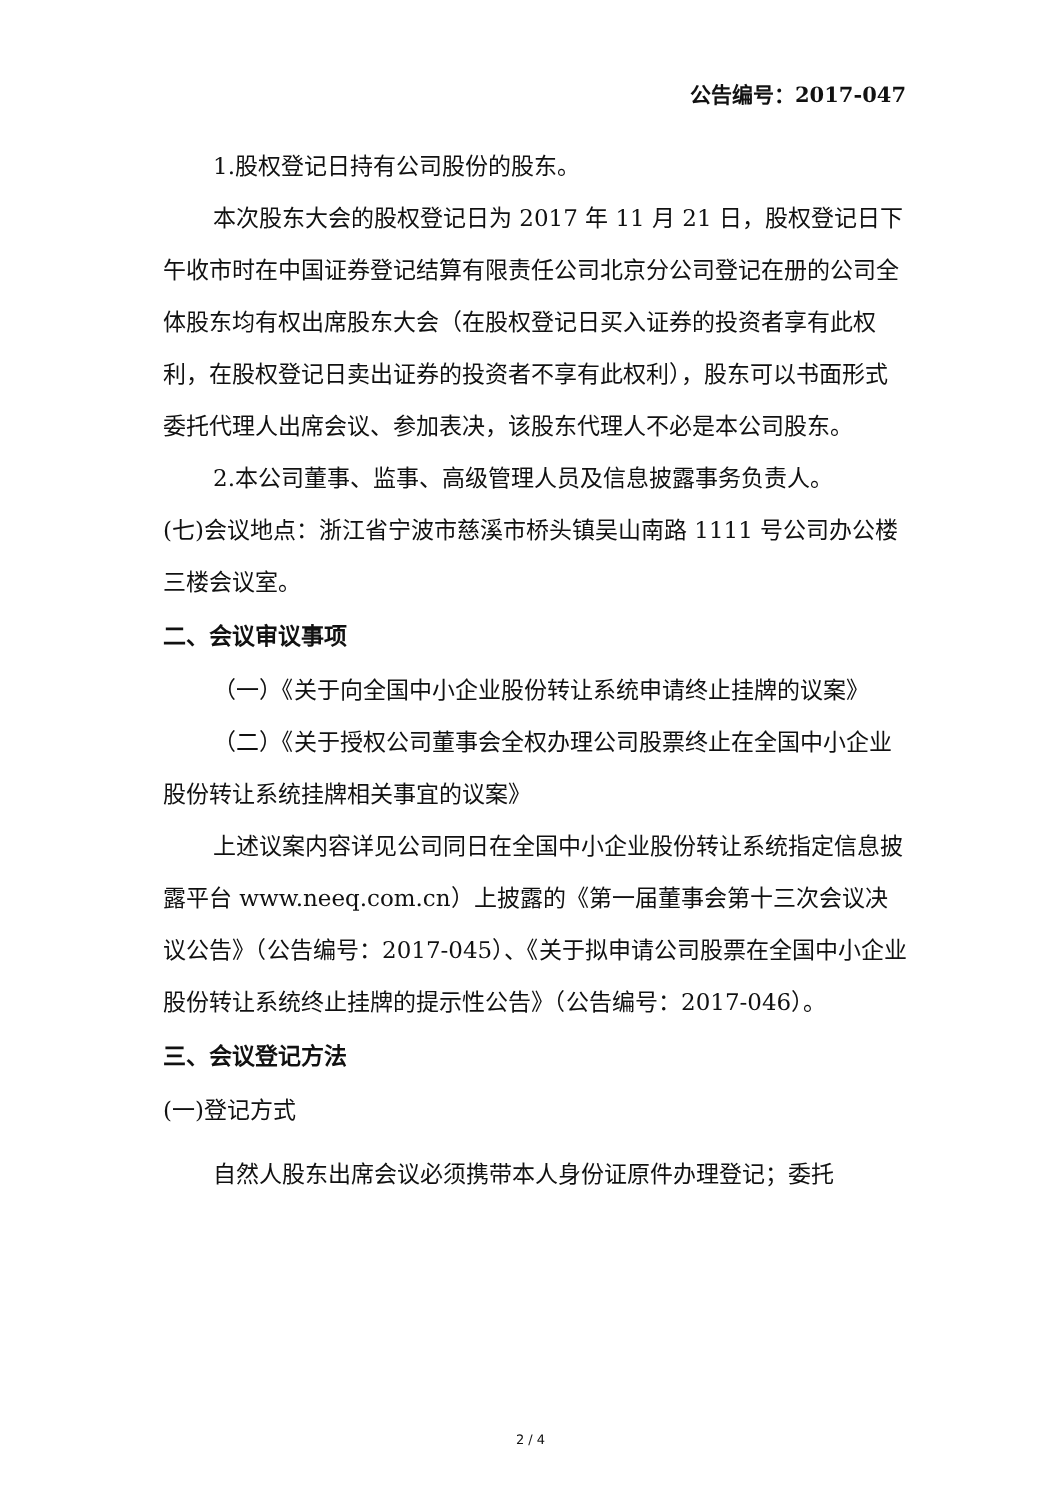公告编号：2017-047
1.股权登记日持有公司股份的股东。
本次股东大会的股权登记日为 2017 年 11 月 21 日，股权登记日下午收市时在中国证券登记结算有限责任公司北京分公司登记在册的公司全体股东均有权出席股东大会（在股权登记日买入证券的投资者享有此权利，在股权登记日卖出证券的投资者不享有此权利），股东可以书面形式委托代理人出席会议、参加表决，该股东代理人不必是本公司股东。
2.本公司董事、监事、高级管理人员及信息披露事务负责人。
(七)会议地点：浙江省宁波市慈溪市桥头镇吴山南路 1111 号公司办公楼三楼会议室。
二、会议审议事项
（一）《关于向全国中小企业股份转让系统申请终止挂牌的议案》
（二）《关于授权公司董事会全权办理公司股票终止在全国中小企业股份转让系统挂牌相关事宜的议案》
上述议案内容详见公司同日在全国中小企业股份转让系统指定信息披露平台 www.neeq.com.cn）上披露的《第一届董事会第十三次会议决议公告》（公告编号：2017-045）、《关于拟申请公司股票在全国中小企业股份转让系统终止挂牌的提示性公告》（公告编号：2017-046）。
三、会议登记方法
(一)登记方式
自然人股东出席会议必须携带本人身份证原件办理登记；委托
2 / 4